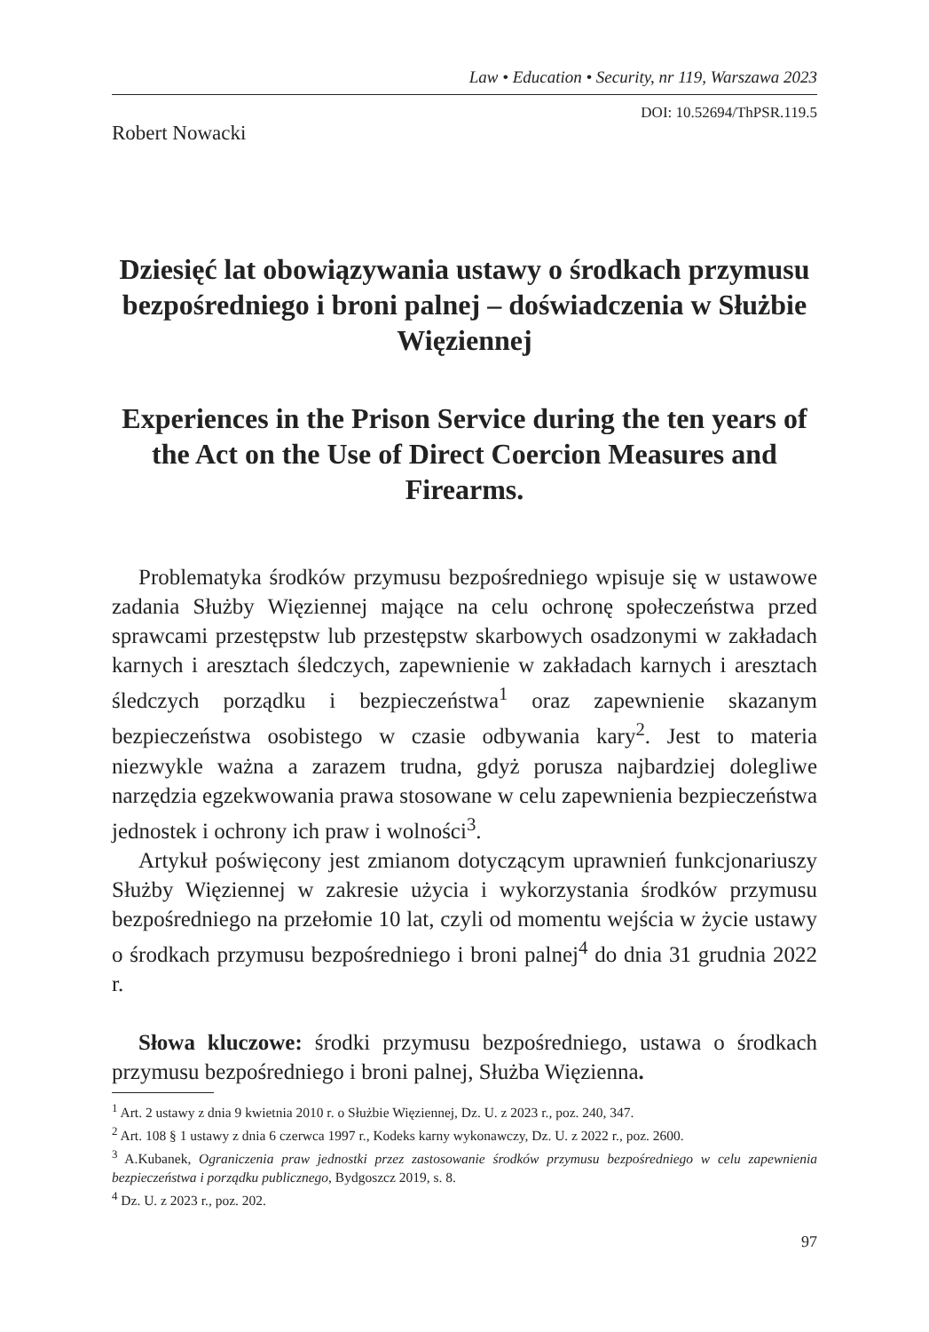Law • Education • Security, nr 119, Warszawa 2023
DOI: 10.52694/ThPSR.119.5
Robert Nowacki
Dziesięć lat obowiązywania ustawy o środkach przymusu bezpośredniego i broni palnej – doświadczenia w Służbie Więziennej
Experiences in the Prison Service during the ten years of the Act on the Use of Direct Coercion Measures and Firearms.
Problematyka środków przymusu bezpośredniego wpisuje się w ustawowe zadania Służby Więziennej mające na celu ochronę społeczeństwa przed sprawcami przestępstw lub przestępstw skarbowych osadzonymi w zakładach karnych i aresztach śledczych, zapewnienie w zakładach karnych i aresztach śledczych porządku i bezpieczeństwa<sup>1</sup> oraz zapewnienie skazanym bezpieczeństwa osobistego w czasie odbywania kary<sup>2</sup>. Jest to materia niezwykle ważna a zarazem trudna, gdyż porusza najbardziej dolegliwe narzędzia egzekwowania prawa stosowane w celu zapewnienia bezpieczeństwa jednostek i ochrony ich praw i wolności<sup>3</sup>.
Artykuł poświęcony jest zmianom dotyczącym uprawnień funkcjonariuszy Służby Więziennej w zakresie użycia i wykorzystania środków przymusu bezpośredniego na przełomie 10 lat, czyli od momentu wejścia w życie ustawy o środkach przymusu bezpośredniego i broni palnej<sup>4</sup> do dnia 31 grudnia 2022 r.
Słowa kluczowe: środki przymusu bezpośredniego, ustawa o środkach przymusu bezpośredniego i broni palnej, Służba Więzienna.
<sup>1</sup> Art. 2 ustawy z dnia 9 kwietnia 2010 r. o Służbie Więziennej, Dz. U. z 2023 r., poz. 240, 347.
<sup>2</sup> Art. 108 § 1 ustawy z dnia 6 czerwca 1997 r., Kodeks karny wykonawczy, Dz. U. z 2022 r., poz. 2600.
<sup>3</sup> A.Kubanek, Ograniczenia praw jednostki przez zastosowanie środków przymusu bezpośredniego w celu zapewnienia bezpieczeństwa i porządku publicznego, Bydgoszcz 2019, s. 8.
<sup>4</sup> Dz. U. z 2023 r., poz. 202.
97